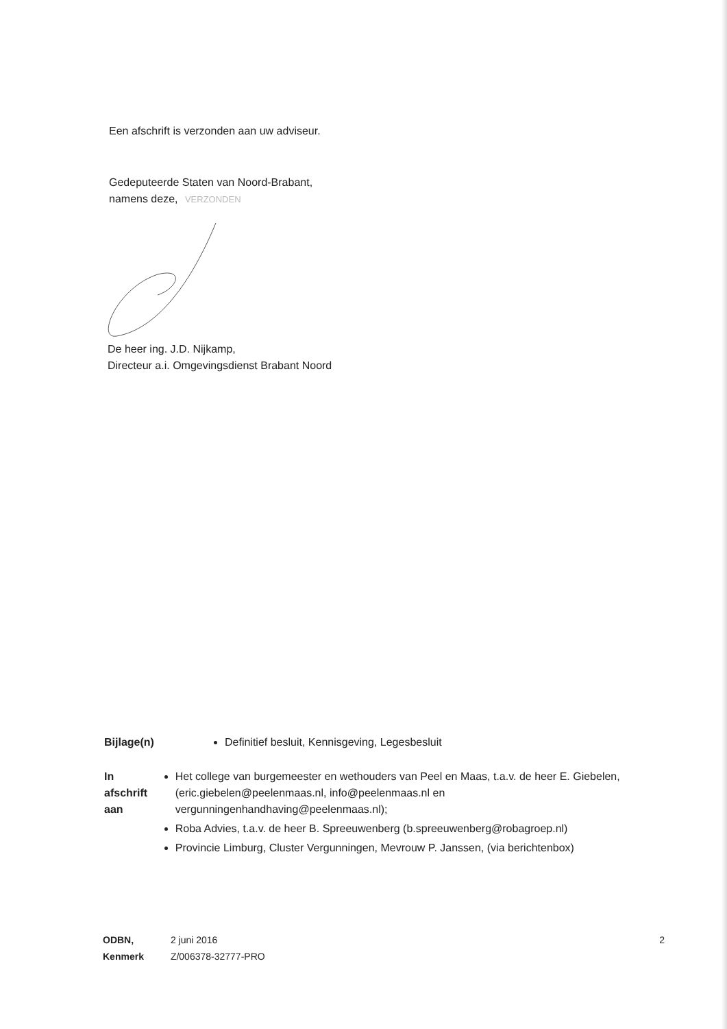Een afschrift is verzonden aan uw adviseur.
Gedeputeerde Staten van Noord-Brabant,
namens deze, VERZONDEN
De heer ing. J.D. Nijkamp,
Directeur a.i. Omgevingsdienst Brabant Noord
Bijlage(n) Definitief besluit, Kennisgeving, Legesbesluit
In afschrift aan
Het college van burgemeester en wethouders van Peel en Maas, t.a.v. de heer E. Giebelen, (eric.giebelen@peelenmaas.nl, info@peelenmaas.nl en vergunningenhandhaving@peelenmaas.nl);
Roba Advies, t.a.v. de heer B. Spreeuwenberg (b.spreeuwenberg@robagroep.nl)
Provincie Limburg, Cluster Vergunningen, Mevrouw P. Janssen, (via berichtenbox)
ODBN, 2 juni 2016
Kenmerk Z/006378-32777-PRO
2